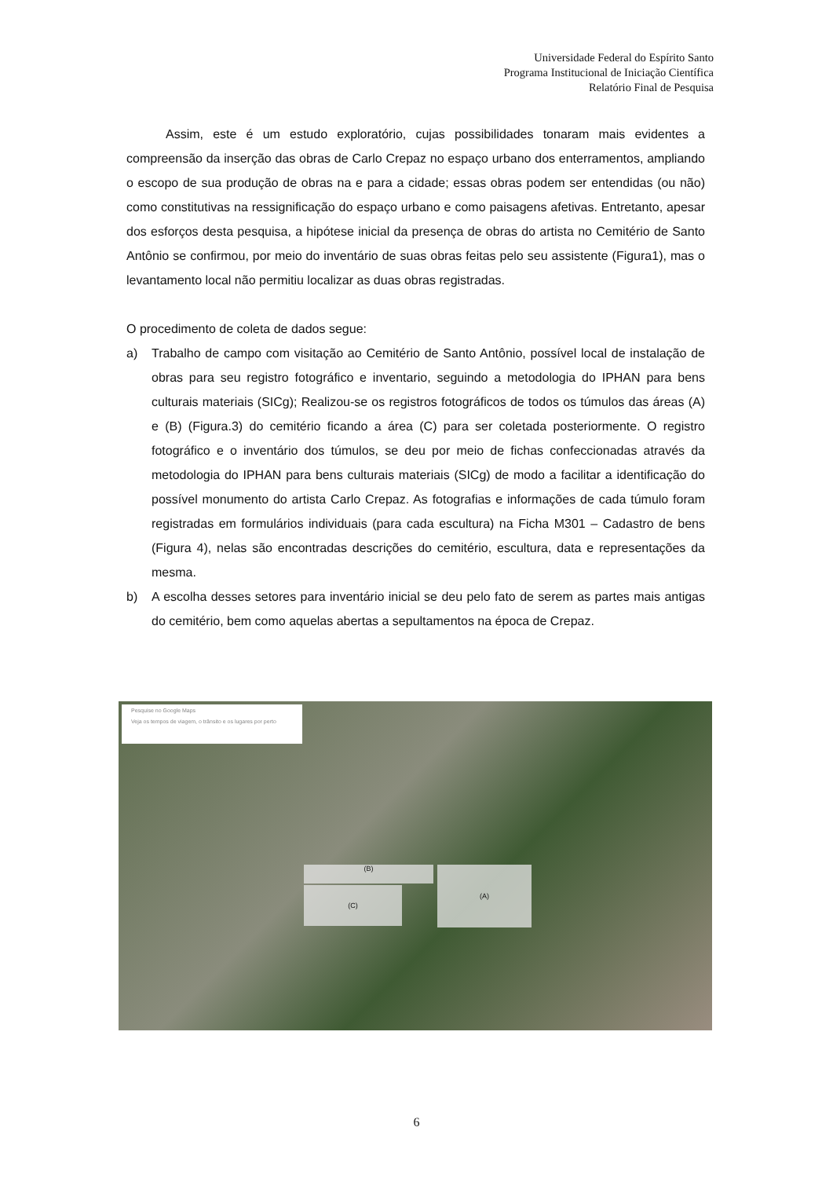Universidade Federal do Espírito Santo
Programa Institucional de Iniciação Científica
Relatório Final de Pesquisa
Assim, este é um estudo exploratório, cujas possibilidades tonaram mais evidentes a compreensão da inserção das obras de Carlo Crepaz no espaço urbano dos enterramentos, ampliando o escopo de sua produção de obras na e para a cidade; essas obras podem ser entendidas (ou não) como constitutivas na ressignificação do espaço urbano e como paisagens afetivas. Entretanto, apesar dos esforços desta pesquisa, a hipótese inicial da presença de obras do artista no Cemitério de Santo Antônio se confirmou, por meio do inventário de suas obras feitas pelo seu assistente (Figura1), mas o levantamento local não permitiu localizar as duas obras registradas.
O procedimento de coleta de dados segue:
a) Trabalho de campo com visitação ao Cemitério de Santo Antônio, possível local de instalação de obras para seu registro fotográfico e inventario, seguindo a metodologia do IPHAN para bens culturais materiais (SICg); Realizou-se os registros fotográficos de todos os túmulos das áreas (A) e (B) (Figura.3) do cemitério ficando a área (C) para ser coletada posteriormente. O registro fotográfico e o inventário dos túmulos, se deu por meio de fichas confeccionadas através da metodologia do IPHAN para bens culturais materiais (SICg) de modo a facilitar a identificação do possível monumento do artista Carlo Crepaz. As fotografias e informações de cada túmulo foram registradas em formulários individuais (para cada escultura) na Ficha M301 – Cadastro de bens (Figura 4), nelas são encontradas descrições do cemitério, escultura, data e representações da mesma.
b) A escolha desses setores para inventário inicial se deu pelo fato de serem as partes mais antigas do cemitério, bem como aquelas abertas a sepultamentos na época de Crepaz.
Pesquise no Google Maps
Veja os tempos de viagem, o trânsito e os lugares por perto
(B)
(C)
(A)
6